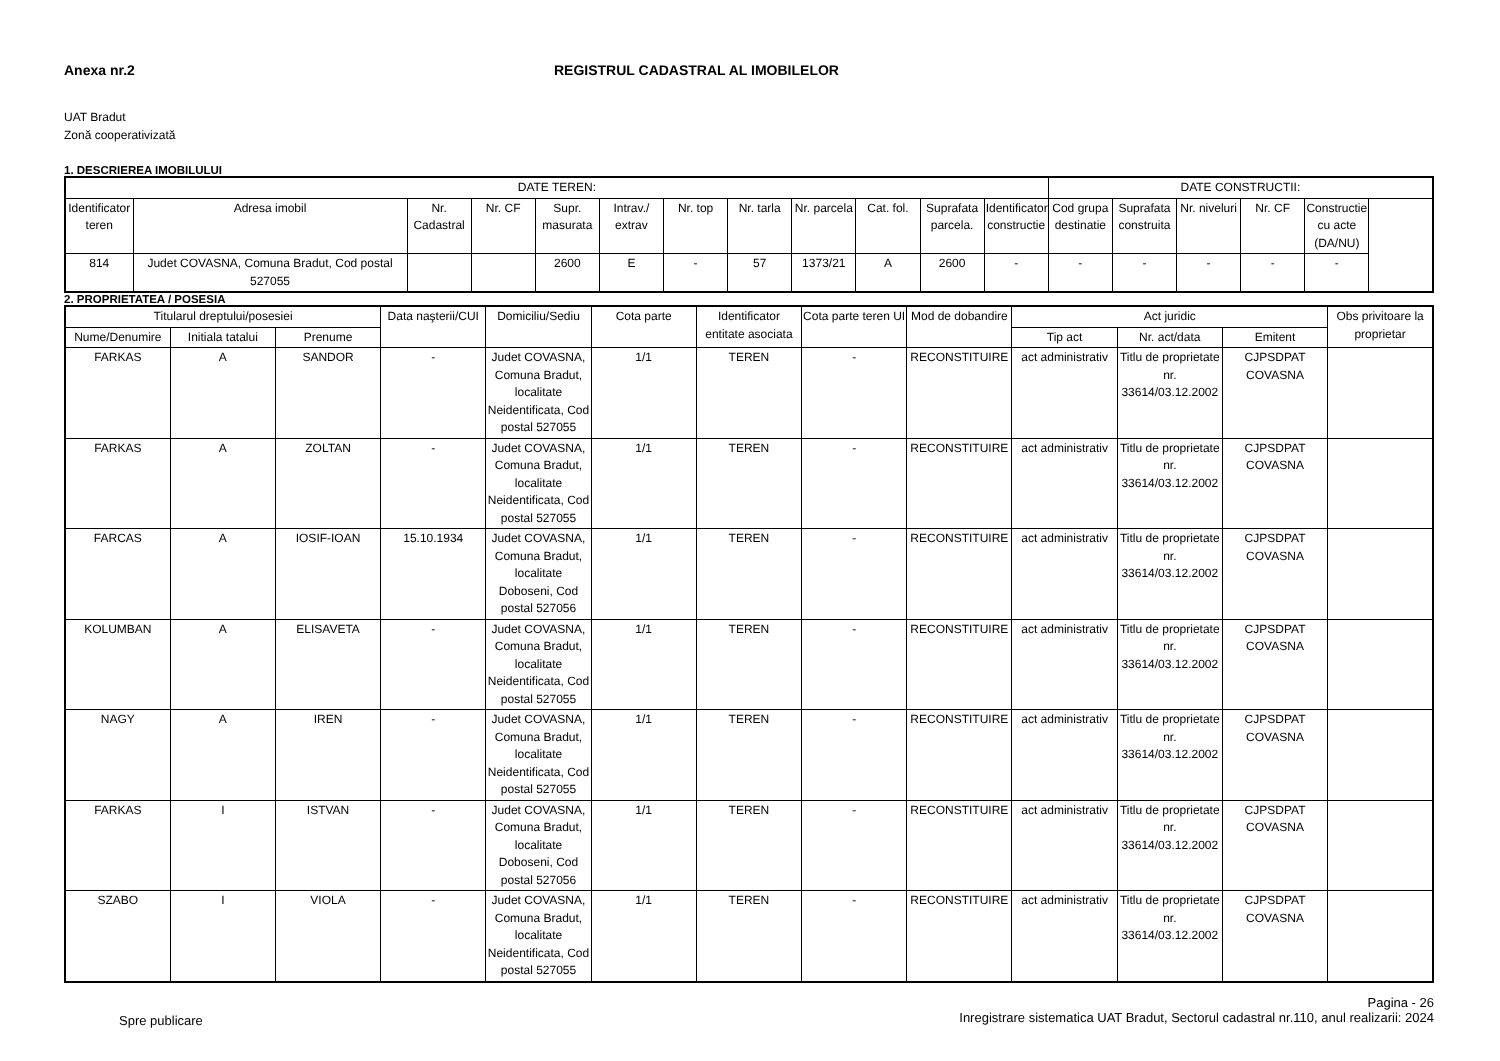Anexa nr.2 REGISTRUL CADASTRAL AL IMOBILELOR
UAT Bradut
Zonă cooperativizată
1. DESCRIEREA IMOBILULUI
| DATE TEREN: | | | | | | | | | | | | DATE CONSTRUCTII: | | | | |
| --- | --- | --- | --- | --- | --- | --- | --- | --- | --- | --- | --- | --- | --- | --- | --- | --- |
| Identificator teren | Adresa imobil | Nr. Cadastral | Nr. CF | Supr. masurata | Intrav./ extrav | Nr. top | Nr. tarla | Nr. parcela | Cat. fol. | Suprafata parcela. | Identificator constructie | Cod grupa destinatie | Suprafata construita | Nr. niveluri | Nr. CF | Constructie cu acte (DA/NU) |
| 814 | Judet COVASNA, Comuna Bradut, Cod postal 527055 | | | 2600 | E | - | 57 | 1373/21 | A | 2600 | - | - | - | - | - | - |
2. PROPRIETATEA / POSESIA
| Titularul dreptului/posesiei | | | Data naşterii/CUI | Domiciliu/Sediu | Cota parte | Identificator entitate asociata | Cota parte teren UI | Mod de dobandire | Act juridic | | | Obs privitoare la proprietar |
| --- | --- | --- | --- | --- | --- | --- | --- | --- | --- | --- | --- | --- |
| Nume/Denumire | Initiala tatalui | Prenume | | | | | | | Tip act | Nr. act/data | Emitent | |
| FARKAS | A | SANDOR | - | Judet COVASNA, Comuna Bradut, localitate Neidentificata, Cod postal 527055 | 1/1 | TEREN | - | RECONSTITUIRE | act administrativ | Titlu de proprietate nr. 33614/03.12.2002 | CJPSDPAT COVASNA | |
| FARKAS | A | ZOLTAN | - | Judet COVASNA, Comuna Bradut, localitate Neidentificata, Cod postal 527055 | 1/1 | TEREN | - | RECONSTITUIRE | act administrativ | Titlu de proprietate nr. 33614/03.12.2002 | CJPSDPAT COVASNA | |
| FARCAS | A | IOSIF-IOAN | 15.10.1934 | Judet COVASNA, Comuna Bradut, localitate Doboseni, Cod postal 527056 | 1/1 | TEREN | - | RECONSTITUIRE | act administrativ | Titlu de proprietate nr. 33614/03.12.2002 | CJPSDPAT COVASNA | |
| KOLUMBAN | A | ELISAVETA | - | Judet COVASNA, Comuna Bradut, localitate Neidentificata, Cod postal 527055 | 1/1 | TEREN | - | RECONSTITUIRE | act administrativ | Titlu de proprietate nr. 33614/03.12.2002 | CJPSDPAT COVASNA | |
| NAGY | A | IREN | - | Judet COVASNA, Comuna Bradut, localitate Neidentificata, Cod postal 527055 | 1/1 | TEREN | - | RECONSTITUIRE | act administrativ | Titlu de proprietate nr. 33614/03.12.2002 | CJPSDPAT COVASNA | |
| FARKAS | I | ISTVAN | - | Judet COVASNA, Comuna Bradut, localitate Doboseni, Cod postal 527056 | 1/1 | TEREN | - | RECONSTITUIRE | act administrativ | Titlu de proprietate nr. 33614/03.12.2002 | CJPSDPAT COVASNA | |
| SZABO | I | VIOLA | - | Judet COVASNA, Comuna Bradut, localitate Neidentificata, Cod postal 527055 | 1/1 | TEREN | - | RECONSTITUIRE | act administrativ | Titlu de proprietate nr. 33614/03.12.2002 | CJPSDPAT COVASNA | |
Spre publicare
Pagina - 26
Inregistrare sistematica UAT Bradut, Sectorul cadastral nr.110, anul realizarii: 2024